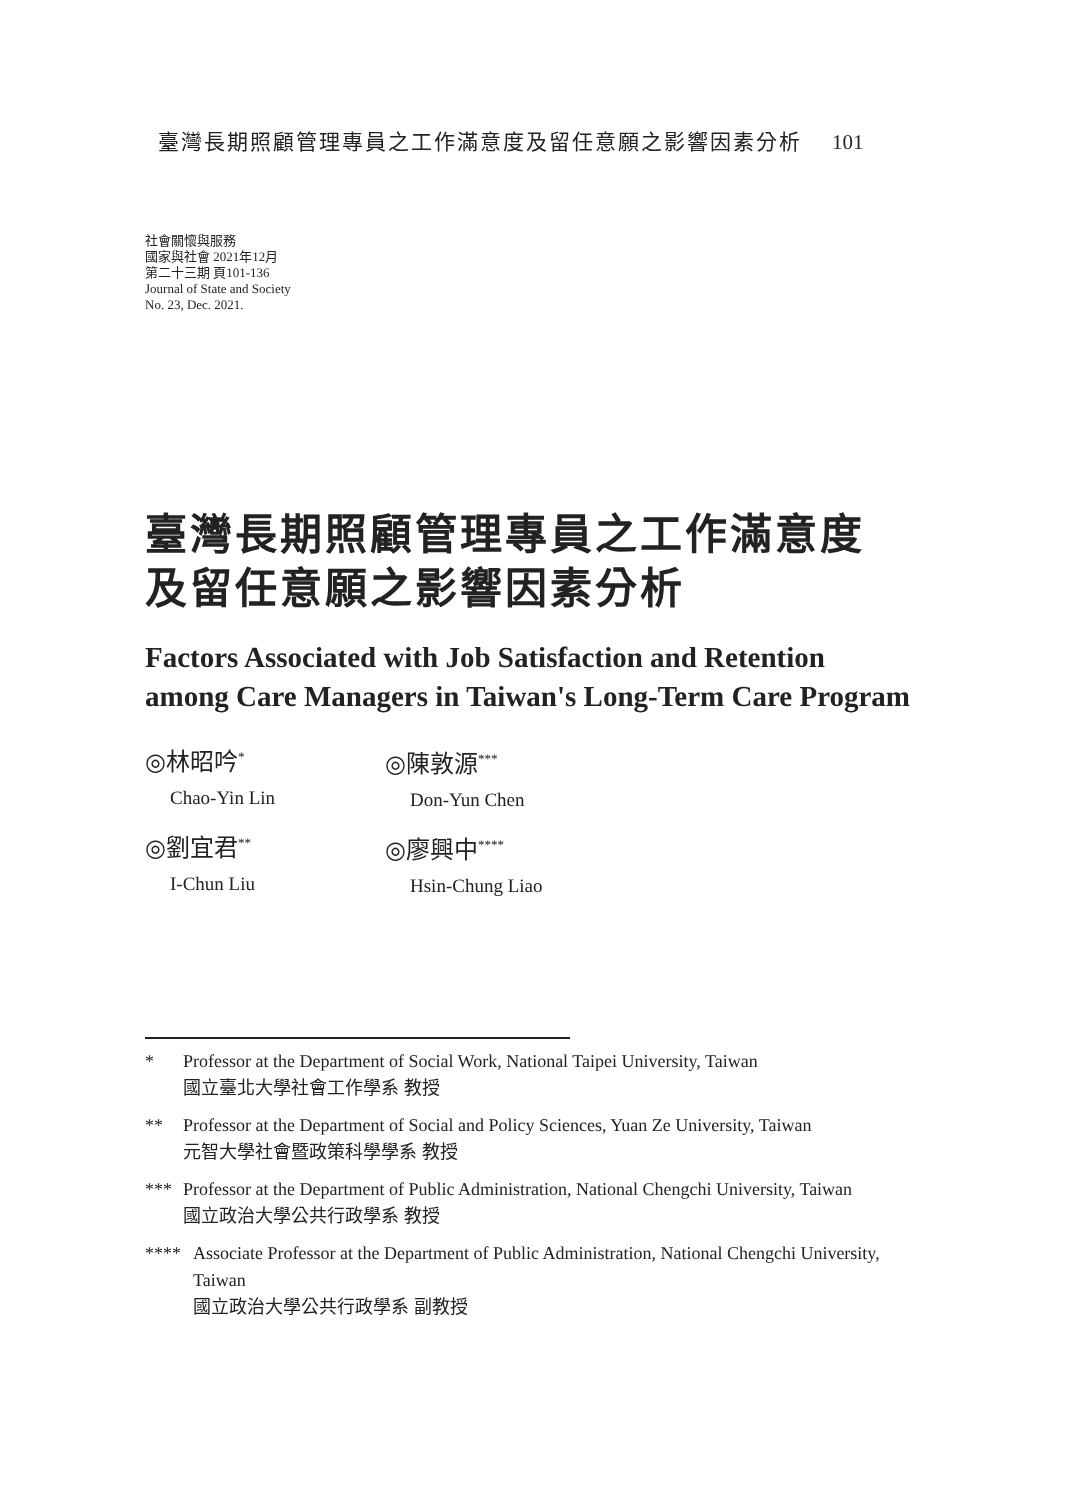臺灣長期照顧管理專員之工作滿意度及留任意願之影響因素分析 101
社會關懷與服務
國家與社會 2021年12月
第二十三期 頁101-136
Journal of State and Society
No. 23, Dec. 2021.
臺灣長期照顧管理專員之工作滿意度
及留任意願之影響因素分析
Factors Associated with Job Satisfaction and Retention
among Care Managers in Taiwan's Long-Term Care Program
◎林昭吟<sup>*</sup>
Chao-Yin Lin
◎陳敦源<sup>***</sup>
Don-Yun Chen
◎劉宜君<sup>**</sup>
I-Chun Liu
◎廖興中<sup>****</sup>
Hsin-Chung Liao
* Professor at the Department of Social Work, National Taipei University, Taiwan
國立臺北大學社會工作學系 教授
** Professor at the Department of Social and Policy Sciences, Yuan Ze University, Taiwan
元智大學社會暨政策科學學系 教授
*** Professor at the Department of Public Administration, National Chengchi University, Taiwan
國立政治大學公共行政學系 教授
**** Associate Professor at the Department of Public Administration, National Chengchi University, Taiwan
國立政治大學公共行政學系 副教授